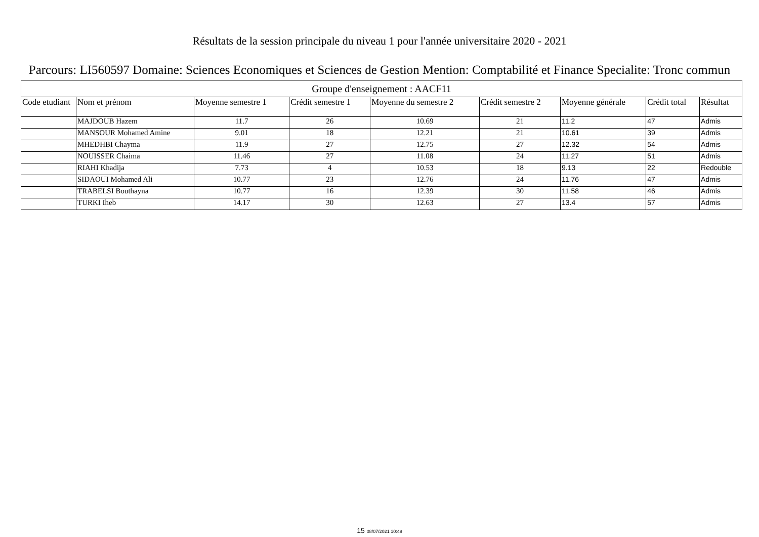Résultats de la session principale du niveau 1 pour l'année universitaire 2020 - 2021
Parcours: LI560597 Domaine: Sciences Economiques et Sciences de Gestion Mention: Comptabilité et Finance Specialite: Tronc commun
| Groupe d'enseignement : AACF11 | | | | | | | | |
| Code etudiant | Nom et prénom | Moyenne semestre 1 | Crédit semestre 1 | Moyenne du semestre 2 | Crédit semestre 2 | Moyenne générale | Crédit total | Résultat |
| | MAJDOUB Hazem | 11.7 | 26 | 10.69 | 21 | 11.2 | 47 | Admis |
| | MANSOUR Mohamed Amine | 9.01 | 18 | 12.21 | 21 | 10.61 | 39 | Admis |
| | MHEDHBI Chayma | 11.9 | 27 | 12.75 | 27 | 12.32 | 54 | Admis |
| | NOUISSER Chaima | 11.46 | 27 | 11.08 | 24 | 11.27 | 51 | Admis |
| | RIAHI Khadija | 7.73 | 4 | 10.53 | 18 | 9.13 | 22 | Redouble |
| | SIDAOUI Mohamed Ali | 10.77 | 23 | 12.76 | 24 | 11.76 | 47 | Admis |
| | TRABELSI Bouthayna | 10.77 | 16 | 12.39 | 30 | 11.58 | 46 | Admis |
| | TURKI Iheb | 14.17 | 30 | 12.63 | 27 | 13.4 | 57 | Admis |
15 08/07/2021 10:49